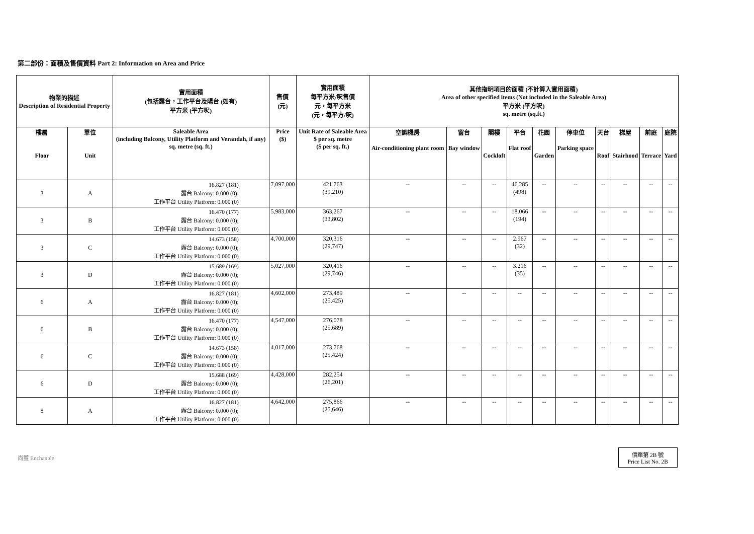第二部份：面積及售價資料 Part 2: Information on Area and Price
| 物業的描述 Description of Residential Property | | 實用面積 (包括露台，工作平台及陽台 (如有) 平方米 (平方呎) | 售價 (元) | 實用面積 每平方米/呎售價 元，每平方米 (元，每平方/呎) | 其他指明項目的面積 (不計算入實用面積) Area of other specified items (Not included in the Saleable Area) 平方米 (平方呎) sq. metre (sq.ft.) | | | | | | | | | |
| --- | --- | --- | --- | --- | --- | --- | --- | --- | --- | --- | --- | --- | --- | --- |
| 樓層 Floor | 單位 Unit | Saleable Area (including Balcony, Utility Platform and Verandah, if any) sq. metre (sq. ft.) | Price ($) | Unit Rate of Saleable Area $ per sq. metre ($ per sq. ft.) | 空調機房 Air-conditioning plant room | 窗台 Bay window | 閣樓 Cockloft | 平台 Flat roof | 花園 Garden | 停車位 Parking space | 天台 Roof | 梯屋 Stairhood | 前庭 Terrace | 庭院 Yard |
| 3 | A | 16.827 (181) 露台 Balcony: 0.000 (0); 工作平台 Utility Platform: 0.000 (0) | 7,097,000 | 421,763 (39,210) | -- | -- | -- | 46.285 (498) | -- | -- | -- | -- | -- | -- |
| 3 | B | 16.470 (177) 露台 Balcony: 0.000 (0); 工作平台 Utility Platform: 0.000 (0) | 5,983,000 | 363,267 (33,802) | -- | -- | -- | 18.066 (194) | -- | -- | -- | -- | -- | -- |
| 3 | C | 14.673 (158) 露台 Balcony: 0.000 (0); 工作平台 Utility Platform: 0.000 (0) | 4,700,000 | 320,316 (29,747) | -- | -- | -- | 2.967 (32) | -- | -- | -- | -- | -- | -- |
| 3 | D | 15.689 (169) 露台 Balcony: 0.000 (0); 工作平台 Utility Platform: 0.000 (0) | 5,027,000 | 320,416 (29,746) | -- | -- | -- | 3.216 (35) | -- | -- | -- | -- | -- | -- |
| 6 | A | 16.827 (181) 露台 Balcony: 0.000 (0); 工作平台 Utility Platform: 0.000 (0) | 4,602,000 | 273,489 (25,425) | -- | -- | -- | -- | -- | -- | -- | -- | -- | -- |
| 6 | B | 16.470 (177) 露台 Balcony: 0.000 (0); 工作平台 Utility Platform: 0.000 (0) | 4,547,000 | 276,078 (25,689) | -- | -- | -- | -- | -- | -- | -- | -- | -- | -- |
| 6 | C | 14.673 (158) 露台 Balcony: 0.000 (0); 工作平台 Utility Platform: 0.000 (0) | 4,017,000 | 273,768 (25,424) | -- | -- | -- | -- | -- | -- | -- | -- | -- | -- |
| 6 | D | 15.688 (169) 露台 Balcony: 0.000 (0); 工作平台 Utility Platform: 0.000 (0) | 4,428,000 | 282,254 (26,201) | -- | -- | -- | -- | -- | -- | -- | -- | -- | -- |
| 8 | A | 16.827 (181) 露台 Balcony: 0.000 (0); 工作平台 Utility Platform: 0.000 (0) | 4,642,000 | 275,866 (25,646) | -- | -- | -- | -- | -- | -- | -- | -- | -- | -- |
尚璽 Enchantée
價單第 2B 號
Price List No. 2B